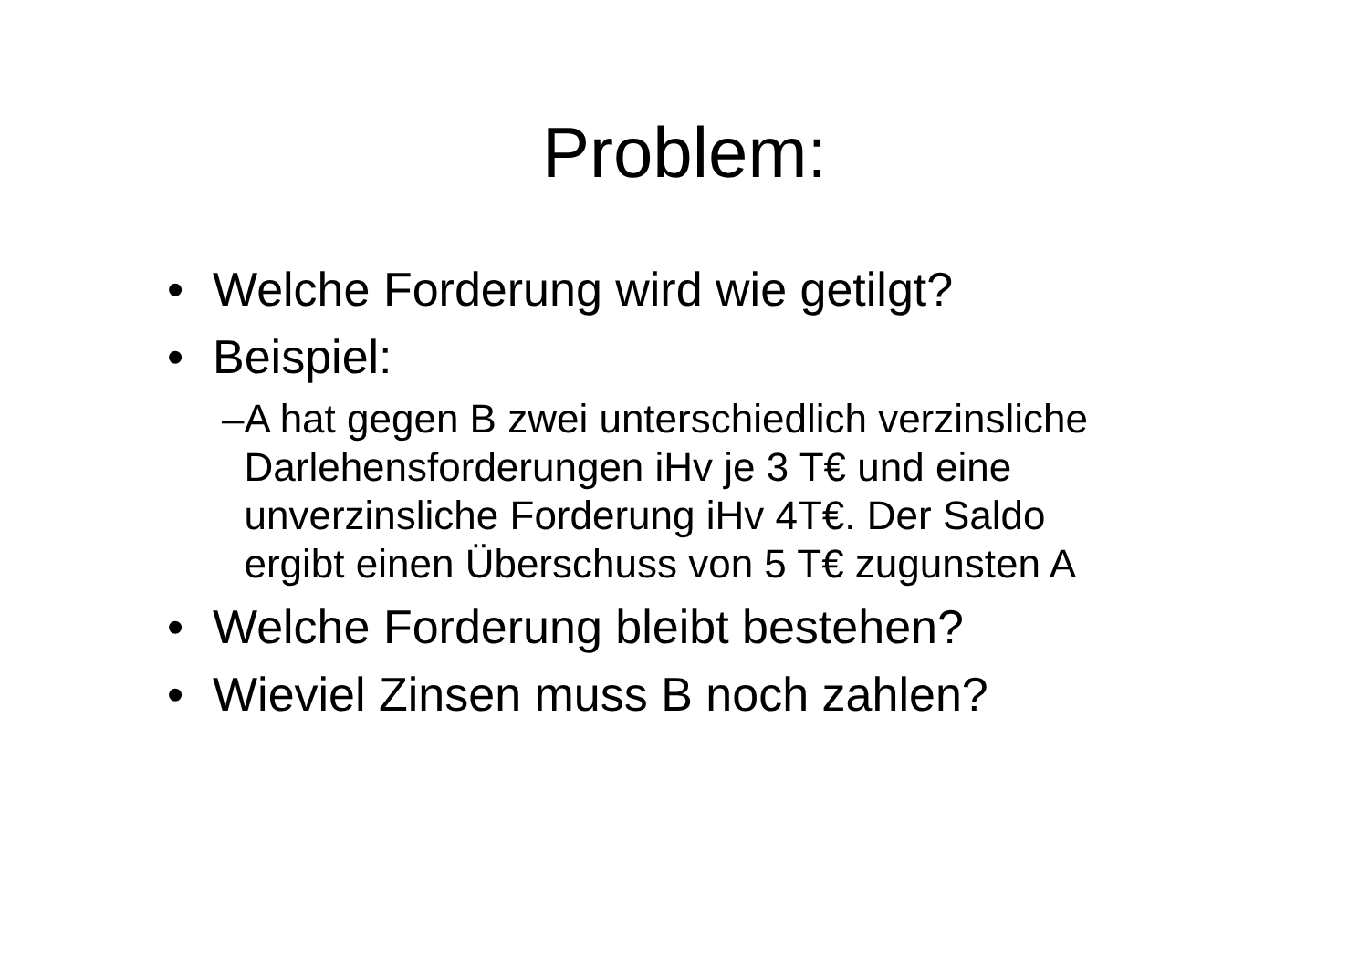Problem:
• Welche Forderung wird wie getilgt?
• Beispiel:
– A hat gegen B zwei unterschiedlich verzinsliche Darlehensforderungen iHv je 3 T€ und eine unverzinsliche Forderung iHv 4T€. Der Saldo ergibt einen Überschuss von 5 T€ zugunsten A
• Welche Forderung bleibt bestehen?
• Wieviel Zinsen muss B noch zahlen?